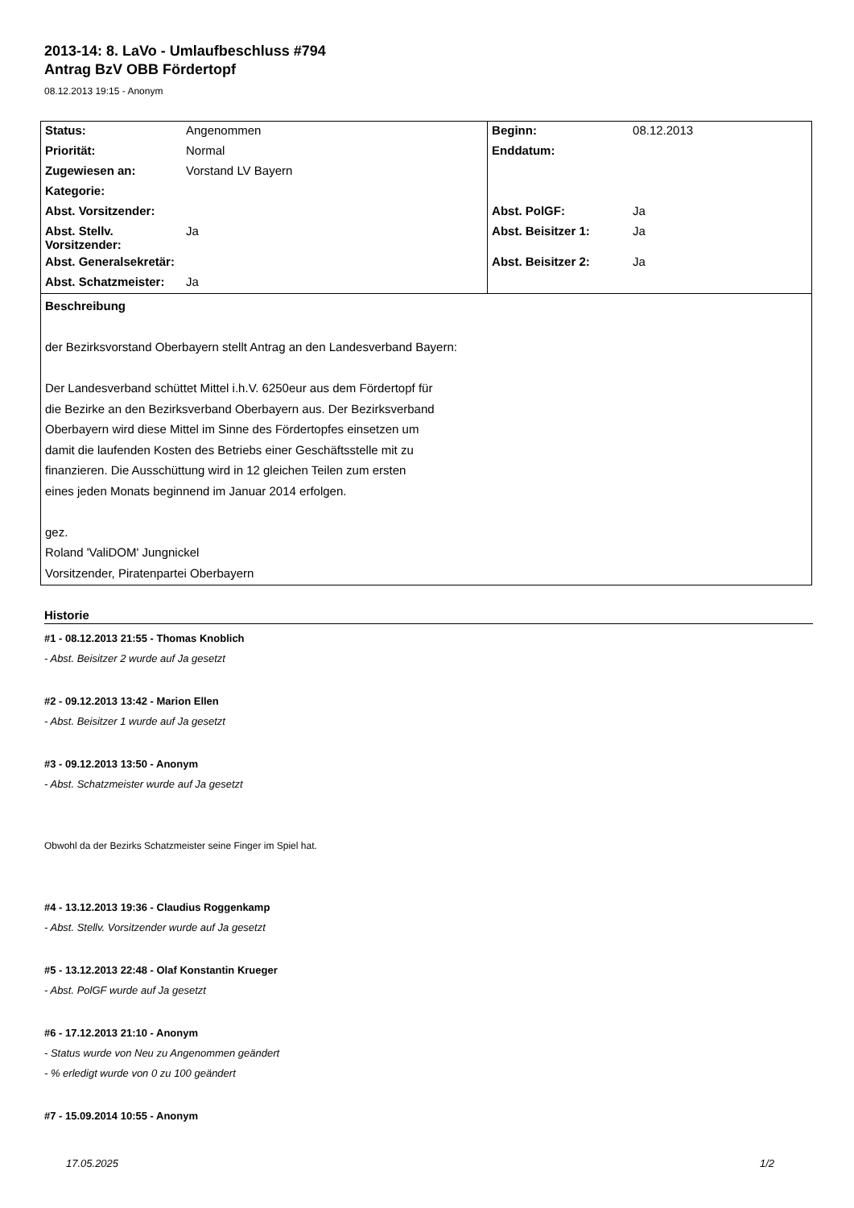2013-14: 8. LaVo - Umlaufbeschluss #794
Antrag BzV OBB Fördertopf
08.12.2013 19:15 - Anonym
| Status: | Angenommen | Beginn: | 08.12.2013 |
| Priorität: | Normal | Enddatum: | |
| Zugewiesen an: | Vorstand LV Bayern | | |
| Kategorie: | | | |
| Abst. Vorsitzender: | | Abst. PolGF: | Ja |
| Abst. Stellv. Vorsitzender: | Ja | Abst. Beisitzer 1: | Ja |
| Abst. Generalsekretär: | | Abst. Beisitzer 2: | Ja |
| Abst. Schatzmeister: | Ja | | |
| Beschreibung der Bezirksvorstand Oberbayern stellt Antrag an den Landesverband Bayern: Der Landesverband schüttet Mittel i.h.V. 6250eur aus dem Fördertopf für die Bezirke an den Bezirksverband Oberbayern aus. Der Bezirksverband Oberbayern wird diese Mittel im Sinne des Fördertopfes einsetzen um damit die laufenden Kosten des Betriebs einer Geschäftsstelle mit zu finanzieren. Die Ausschüttung wird in 12 gleichen Teilen zum ersten eines jeden Monats beginnend im Januar 2014 erfolgen. gez. Roland 'ValiDOM' Jungnickel Vorsitzender, Piratenpartei Oberbayern | | | |
Historie
#1 - 08.12.2013 21:55 - Thomas Knoblich
- Abst. Beisitzer 2 wurde auf Ja gesetzt
#2 - 09.12.2013 13:42 - Marion Ellen
- Abst. Beisitzer 1 wurde auf Ja gesetzt
#3 - 09.12.2013 13:50 - Anonym
- Abst. Schatzmeister wurde auf Ja gesetzt
Obwohl da der Bezirks Schatzmeister seine Finger im Spiel hat.
#4 - 13.12.2013 19:36 - Claudius Roggenkamp
- Abst. Stellv. Vorsitzender wurde auf Ja gesetzt
#5 - 13.12.2013 22:48 - Olaf Konstantin Krueger
- Abst. PolGF wurde auf Ja gesetzt
#6 - 17.12.2013 21:10 - Anonym
- Status wurde von Neu zu Angenommen geändert
- % erledigt wurde von 0 zu 100 geändert
#7 - 15.09.2014 10:55 - Anonym
17.05.2025 1/2